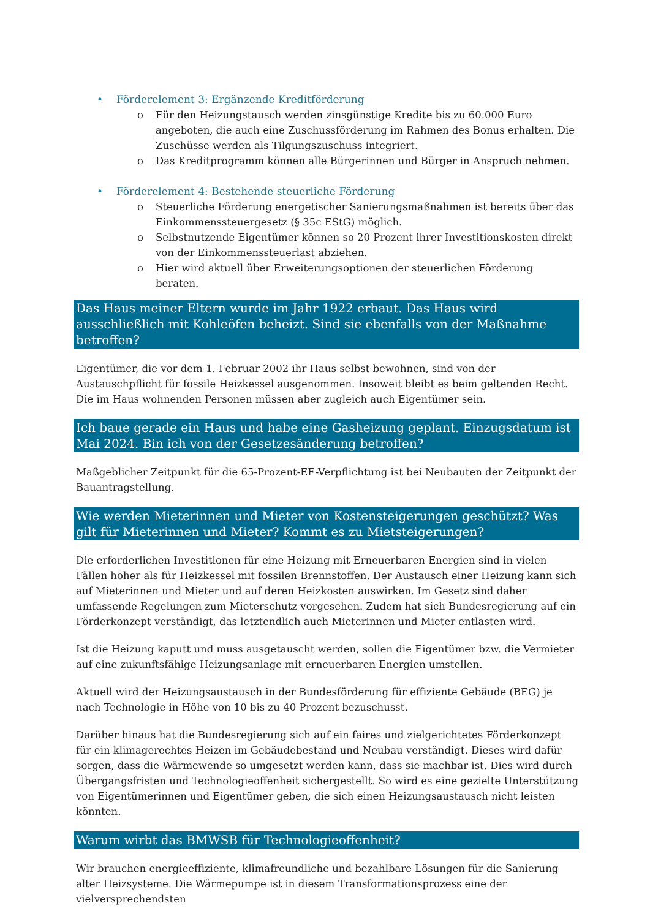• Förderelement 3: Ergänzende Kreditförderung
o Für den Heizungstausch werden zinsgünstige Kredite bis zu 60.000 Euro angeboten, die auch eine Zuschussförderung im Rahmen des Bonus erhalten. Die Zuschüsse werden als Tilgungszuschuss integriert.
o Das Kreditprogramm können alle Bürgerinnen und Bürger in Anspruch nehmen.
• Förderelement 4: Bestehende steuerliche Förderung
o Steuerliche Förderung energetischer Sanierungsmaßnahmen ist bereits über das Einkommenssteuergesetz (§ 35c EStG) möglich.
o Selbstnutzende Eigentümer können so 20 Prozent ihrer Investitionskosten direkt von der Einkommenssteuerlast abziehen.
o Hier wird aktuell über Erweiterungsoptionen der steuerlichen Förderung beraten.
Das Haus meiner Eltern wurde im Jahr 1922 erbaut. Das Haus wird ausschließlich mit Kohleöfen beheizt. Sind sie ebenfalls von der Maßnahme betroffen?
Eigentümer, die vor dem 1. Februar 2002 ihr Haus selbst bewohnen, sind von der Austauschpflicht für fossile Heizkessel ausgenommen. Insoweit bleibt es beim geltenden Recht. Die im Haus wohnenden Personen müssen aber zugleich auch Eigentümer sein.
Ich baue gerade ein Haus und habe eine Gasheizung geplant. Einzugsdatum ist Mai 2024. Bin ich von der Gesetzesänderung betroffen?
Maßgeblicher Zeitpunkt für die 65-Prozent-EE-Verpflichtung ist bei Neubauten der Zeitpunkt der Bauantragstellung.
Wie werden Mieterinnen und Mieter von Kostensteigerungen geschützt? Was gilt für Mieterinnen und Mieter? Kommt es zu Mietsteigerungen?
Die erforderlichen Investitionen für eine Heizung mit Erneuerbaren Energien sind in vielen Fällen höher als für Heizkessel mit fossilen Brennstoffen. Der Austausch einer Heizung kann sich auf Mieterinnen und Mieter und auf deren Heizkosten auswirken. Im Gesetz sind daher umfassende Regelungen zum Mieterschutz vorgesehen. Zudem hat sich Bundesregierung auf ein Förderkonzept verständigt, das letztendlich auch Mieterinnen und Mieter entlasten wird.
Ist die Heizung kaputt und muss ausgetauscht werden, sollen die Eigentümer bzw. die Vermieter auf eine zukunftsfähige Heizungsanlage mit erneuerbaren Energien umstellen.
Aktuell wird der Heizungsaustausch in der Bundesförderung für effiziente Gebäude (BEG) je nach Technologie in Höhe von 10 bis zu 40 Prozent bezuschusst.
Darüber hinaus hat die Bundesregierung sich auf ein faires und zielgerichtetes Förderkonzept für ein klimagerechtes Heizen im Gebäudebestand und Neubau verständigt. Dieses wird dafür sorgen, dass die Wärmewende so umgesetzt werden kann, dass sie machbar ist. Dies wird durch Übergangsfristen und Technologieoffenheit sichergestellt. So wird es eine gezielte Unterstützung von Eigentümerinnen und Eigentümer geben, die sich einen Heizungsaustausch nicht leisten könnten.
Warum wirbt das BMWSB für Technologieoffenheit?
Wir brauchen energieeffiziente, klimafreundliche und bezahlbare Lösungen für die Sanierung alter Heizsysteme. Die Wärmepumpe ist in diesem Transformationsprozess eine der vielversprechendsten